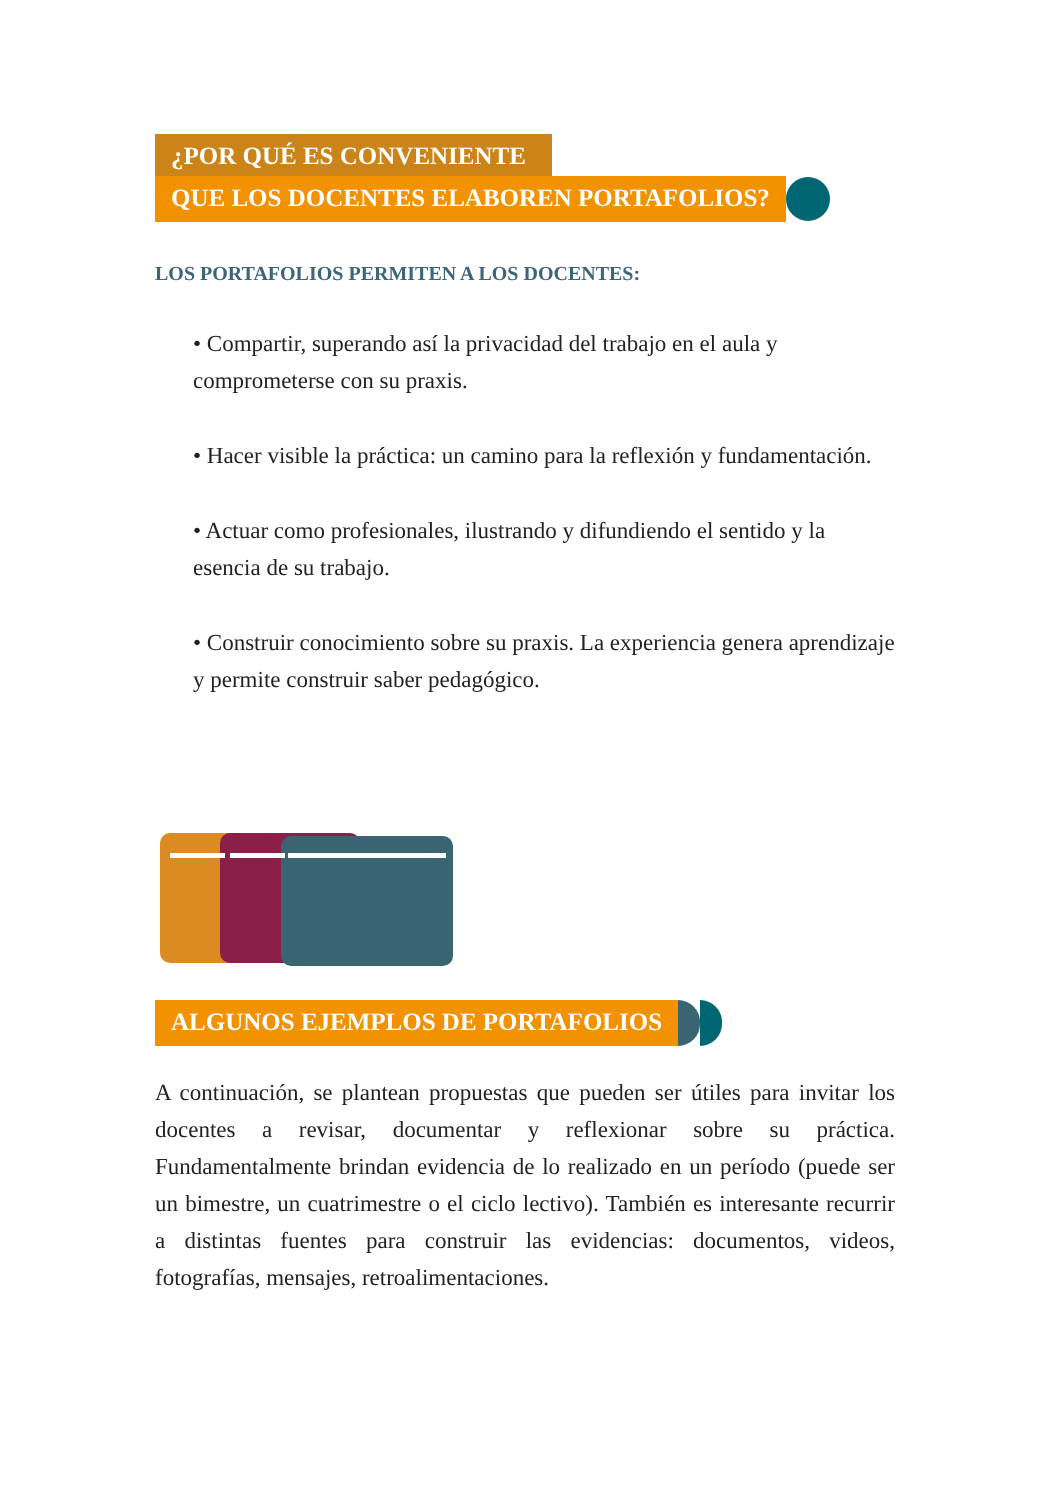¿POR QUÉ ES CONVENIENTE
QUE LOS DOCENTES ELABOREN PORTAFOLIOS?
LOS PORTAFOLIOS PERMITEN A LOS DOCENTES:
• Compartir, superando así la privacidad del trabajo en el aula y comprometerse con su praxis.
• Hacer visible la práctica: un camino para la reflexión y fundamentación.
• Actuar como profesionales, ilustrando y difundiendo el sentido y la esencia de su trabajo.
• Construir conocimiento sobre su praxis. La experiencia genera aprendizaje y permite construir saber pedagógico.
ALGUNOS EJEMPLOS DE PORTAFOLIOS
A continuación, se plantean propuestas que pueden ser útiles para invitar los docentes a revisar, documentar y reflexionar sobre su práctica. Fundamentalmente brindan evidencia de lo realizado en un período (puede ser un bimestre, un cuatrimestre o el ciclo lectivo). También es interesante recurrir a distintas fuentes para construir las evidencias: documentos, videos, fotografías, mensajes, retroalimentaciones.